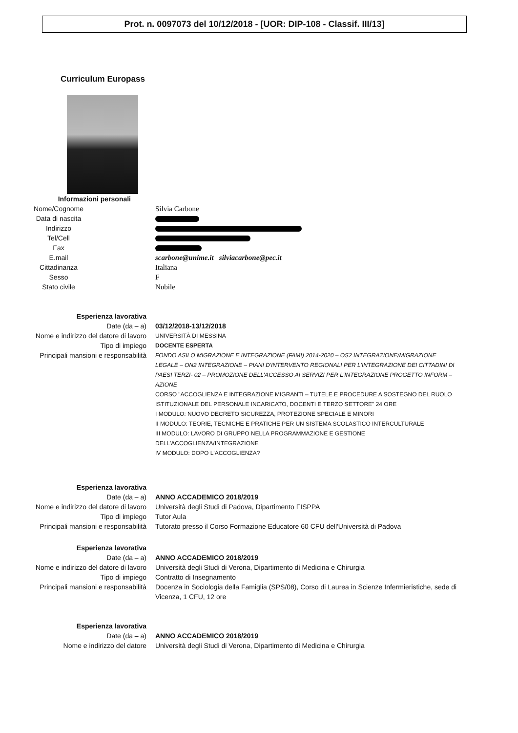Prot. n. 0097073 del 10/12/2018 - [UOR: DIP-108 - Classif. III/13]
Curriculum Europass
Informazioni personali
Nome/Cognome Silvia Carbone
Data di nascita
Indirizzo
Tel/Cell
Fax
E.mail scarbone@unime.it silviacarbone@pec.it
Cittadinanza Italiana
Sesso F
Stato civile Nubile
Esperienza lavorativa
Date (da – a) 03/12/2018-13/12/2018
Nome e indirizzo del datore di lavoro
UNIVERSITÀ DI MESSINA
Tipo di impiego
DOCENTE ESPERTA
Principali mansioni e responsabilità
FONDO ASILO MIGRAZIONE E INTEGRAZIONE (FAMI) 2014-2020 – OS2 INTEGRAZIONE/MIGRAZIONE LEGALE – ON2 INTEGRAZIONE – PIANI D'INTERVENTO REGIONALI PER L'INTEGRAZIONE DEI CITTADINI DI PAESI TERZI- 02 – PROMOZIONE DELL'ACCESSO AI SERVIZI PER L'INTEGRAZIONE PROGETTO INFORM – AZIONE
CORSO "ACCOGLIENZA E INTEGRAZIONE MIGRANTI – TUTELE E PROCEDURE A SOSTEGNO DEL RUOLO ISTITUZIONALE DEL PERSONALE INCARICATO, DOCENTI E TERZO SETTORE" 24 ORE
I MODULO: NUOVO DECRETO SICUREZZA, PROTEZIONE SPECIALE E MINORI
II MODULO: TEORIE, TECNICHE E PRATICHE PER UN SISTEMA SCOLASTICO INTERCULTURALE
III MODULO: LAVORO DI GRUPPO NELLA PROGRAMMAZIONE E GESTIONE DELL'ACCOGLIENZA/INTEGRAZIONE
IV MODULO: DOPO L'ACCOGLIENZA?
Esperienza lavorativa
Date (da – a) ANNO ACCADEMICO 2018/2019
Nome e indirizzo del datore di lavoro
Università degli Studi di Padova, Dipartimento FISPPA
Tipo di impiego Tutor Aula
Principali mansioni e responsabilità
Tutorato presso il Corso Formazione Educatore 60 CFU dell'Università di Padova
Esperienza lavorativa
Date (da – a) ANNO ACCADEMICO 2018/2019
Nome e indirizzo del datore di lavoro
Università degli Studi di Verona, Dipartimento di Medicina e Chirurgia
Tipo di impiego Contratto di Insegnamento
Principali mansioni e responsabilità
Docenza in Sociologia della Famiglia (SPS/08), Corso di Laurea in Scienze Infermieristiche, sede di Vicenza, 1 CFU, 12 ore
Esperienza lavorativa
Date (da – a) ANNO ACCADEMICO 2018/2019
Nome e indirizzo del datore Università degli Studi di Verona, Dipartimento di Medicina e Chirurgia